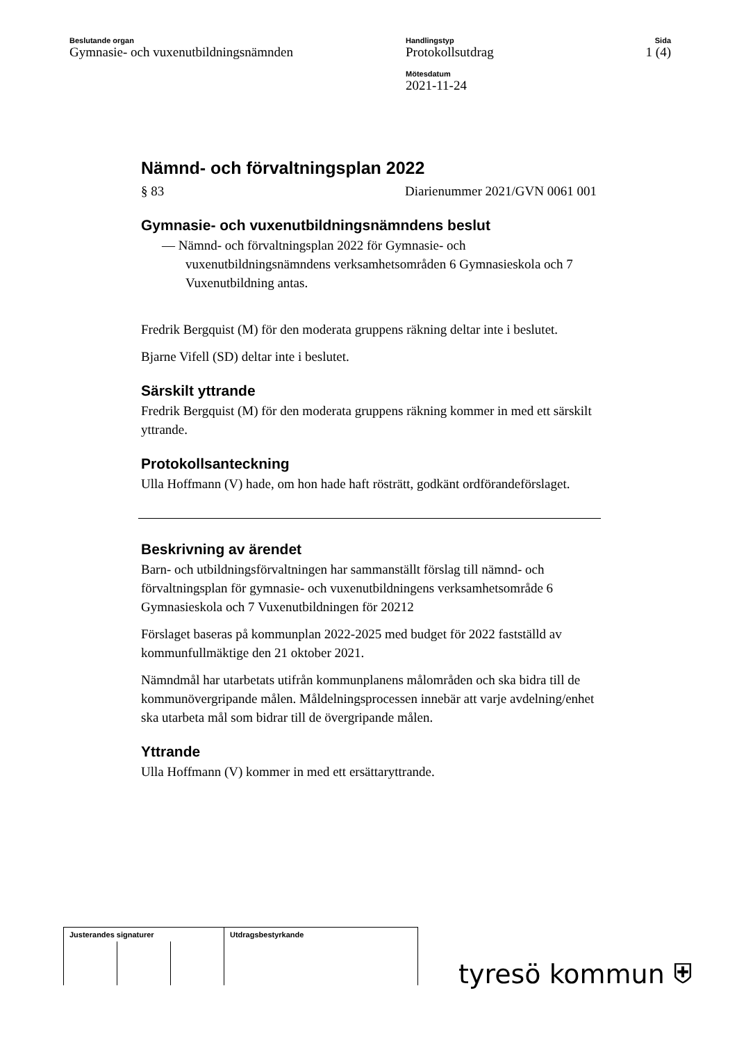Beslutande organ
Gymnasie- och vuxenutbildningsnämnden
Handlingstyp
Protokollsutdrag
Mötesdatum
2021-11-24
Sida
1 (4)
Nämnd- och förvaltningsplan 2022
§ 83 Diarienummer 2021/GVN 0061 001
Gymnasie- och vuxenutbildningsnämndens beslut
— Nämnd- och förvaltningsplan 2022 för Gymnasie- och vuxenutbildningsnämndens verksamhetsområden 6 Gymnasieskola och 7 Vuxenutbildning antas.
Fredrik Bergquist (M) för den moderata gruppens räkning deltar inte i beslutet.
Bjarne Vifell (SD) deltar inte i beslutet.
Särskilt yttrande
Fredrik Bergquist (M) för den moderata gruppens räkning kommer in med ett särskilt yttrande.
Protokollsanteckning
Ulla Hoffmann (V) hade, om hon hade haft rösträtt, godkänt ordförandeförslaget.
Beskrivning av ärendet
Barn- och utbildningsförvaltningen har sammanställt förslag till nämnd- och förvaltningsplan för gymnasie- och vuxenutbildningens verksamhetsområde 6 Gymnasieskola och 7 Vuxenutbildningen för 20212
Förslaget baseras på kommunplan 2022-2025 med budget för 2022 fastställd av kommunfullmäktige den 21 oktober 2021.
Nämndmål har utarbetats utifrån kommunplanens målområden och ska bidra till de kommunövergripande målen. Måldelningsprocessen innebär att varje avdelning/enhet ska utarbeta mål som bidrar till de övergripande målen.
Yttrande
Ulla Hoffmann (V) kommer in med ett ersättaryttrande.
| Justerandes signaturer | | | Utdragsbestyrkande |
tyresö kommun ⛨